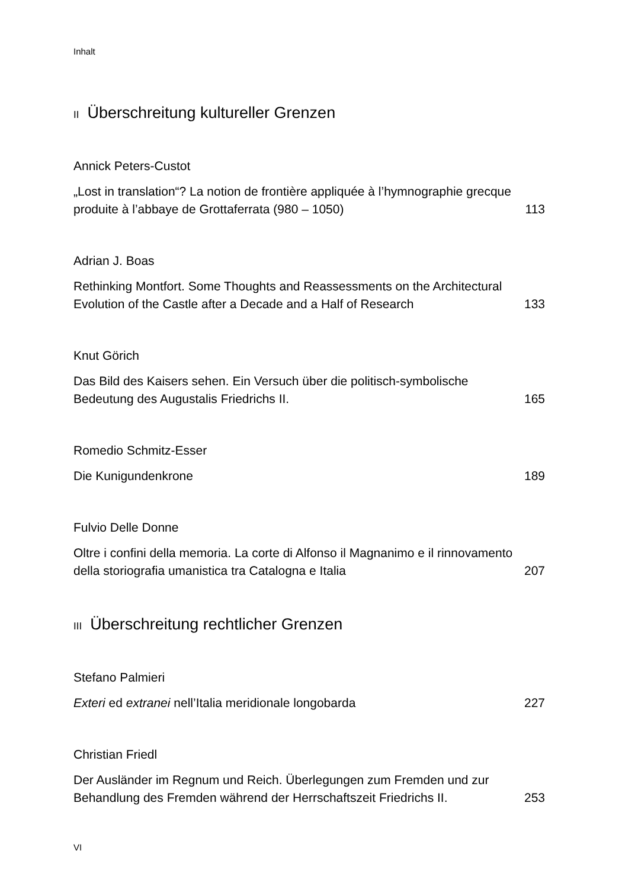Inhalt
II Überschreitung kultureller Grenzen
Annick Peters-Custot
„Lost in translation“? La notion de frontière appliquée à l’hymnographie grecque produite à l’abbaye de Grottaferrata (980 – 1050)
113
Adrian J. Boas
Rethinking Montfort. Some Thoughts and Reassessments on the Architectural Evolution of the Castle after a Decade and a Half of Research
133
Knut Görich
Das Bild des Kaisers sehen. Ein Versuch über die politisch-symbolische Bedeutung des Augustalis Friedrichs II.
165
Romedio Schmitz-Esser
Die Kunigundenkrone
189
Fulvio Delle Donne
Oltre i confini della memoria. La corte di Alfonso il Magnanimo e il rinnovamento della storiografia umanistica tra Catalogna e Italia
207
III Überschreitung rechtlicher Grenzen
Stefano Palmieri
Exteri ed extranei nell’Italia meridionale longobarda
227
Christian Friedl
Der Ausländer im Regnum und Reich. Überlegungen zum Fremden und zur Behandlung des Fremden während der Herrschaftszeit Friedrichs II.
253
VI